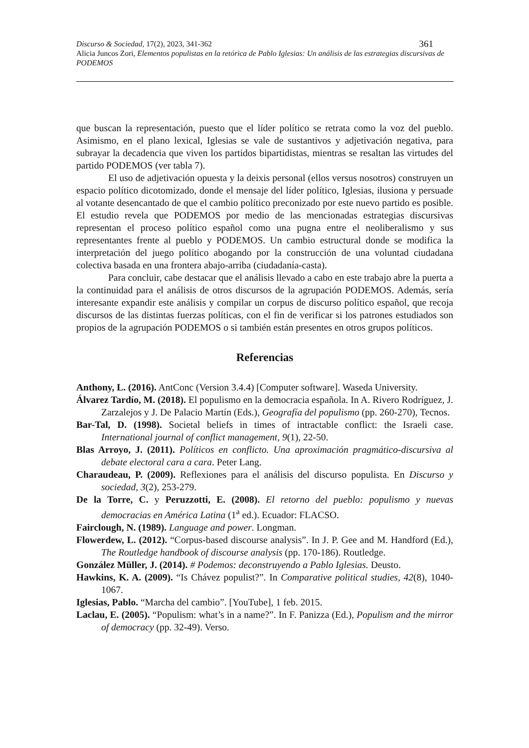Discurso & Sociedad, 17(2), 2023, 341-362 361
Alicia Juncos Zori, Elementos populistas en la retórica de Pablo Iglesias: Un análisis de las estrategias discursivas de PODEMOS
que buscan la representación, puesto que el líder político se retrata como la voz del pueblo. Asimismo, en el plano lexical, Iglesias se vale de sustantivos y adjetivación negativa, para subrayar la decadencia que viven los partidos bipartidistas, mientras se resaltan las virtudes del partido PODEMOS (ver tabla 7).
El uso de adjetivación opuesta y la deixis personal (ellos versus nosotros) construyen un espacio político dicotomizado, donde el mensaje del líder político, Iglesias, ilusiona y persuade al votante desencantado de que el cambio político preconizado por este nuevo partido es posible. El estudio revela que PODEMOS por medio de las mencionadas estrategias discursivas representan el proceso político español como una pugna entre el neoliberalismo y sus representantes frente al pueblo y PODEMOS. Un cambio estructural donde se modifica la interpretación del juego político abogando por la construcción de una voluntad ciudadana colectiva basada en una frontera abajo-arriba (ciudadanía-casta).
Para concluir, cabe destacar que el análisis llevado a cabo en este trabajo abre la puerta a la continuidad para el análisis de otros discursos de la agrupación PODEMOS. Además, sería interesante expandir este análisis y compilar un corpus de discurso político español, que recoja discursos de las distintas fuerzas políticas, con el fin de verificar si los patrones estudiados son propios de la agrupación PODEMOS o si también están presentes en otros grupos políticos.
Referencias
Anthony, L. (2016). AntConc (Version 3.4.4) [Computer software]. Waseda University.
Álvarez Tardío, M. (2018). El populismo en la democracia española. In A. Rivero Rodríguez, J. Zarzalejos y J. De Palacio Martín (Eds.), Geografía del populismo (pp. 260-270), Tecnos.
Bar-Tal, D. (1998). Societal beliefs in times of intractable conflict: the Israeli case. International journal of conflict management, 9(1), 22-50.
Blas Arroyo, J. (2011). Políticos en conflicto. Una aproximación pragmático-discursiva al debate electoral cara a cara. Peter Lang.
Charaudeau, P. (2009). Reflexiones para el análisis del discurso populista. En Discurso y sociedad, 3(2), 253-279.
De la Torre, C. y Peruzzotti, E. (2008). El retorno del pueblo: populismo y nuevas democracias en América Latina (1<sup>a</sup> ed.). Ecuador: FLACSO.
Fairclough, N. (1989). Language and power. Longman.
Flowerdew, L. (2012). “Corpus-based discourse analysis”. In J. P. Gee and M. Handford (Ed.), The Routledge handbook of discourse analysis (pp. 170-186). Routledge.
González Müller, J. (2014). # Podemos: deconstruyendo a Pablo Iglesias. Deusto.
Hawkins, K. A. (2009). “Is Chávez populist?”. In Comparative political studies, 42(8), 1040-1067.
Iglesias, Pablo. “Marcha del cambio”. [YouTube], 1 feb. 2015.
Laclau, E. (2005). “Populism: what’s in a name?”. In F. Panizza (Ed.), Populism and the mirror of democracy (pp. 32-49). Verso.